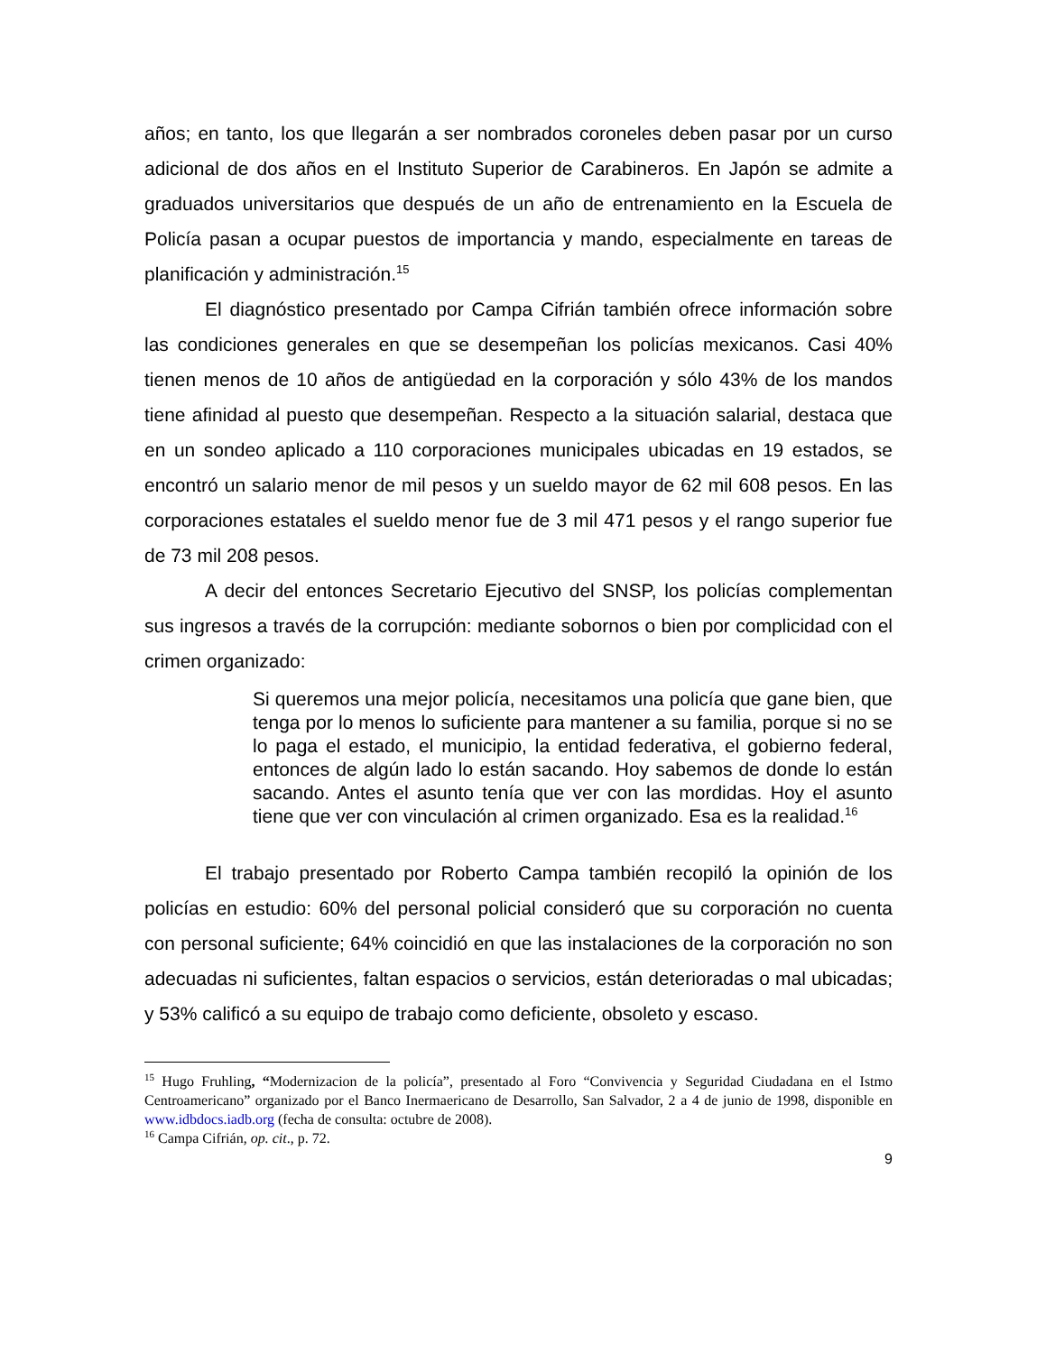años; en tanto, los que llegarán a ser nombrados coroneles deben pasar por un curso adicional de dos años en el Instituto Superior de Carabineros. En Japón se admite a graduados universitarios que después de un año de entrenamiento en la Escuela de Policía pasan a ocupar puestos de importancia y mando, especialmente en tareas de planificación y administración.<sup>15</sup>
El diagnóstico presentado por Campa Cifrián también ofrece información sobre las condiciones generales en que se desempeñan los policías mexicanos. Casi 40% tienen menos de 10 años de antigüedad en la corporación y sólo 43% de los mandos tiene afinidad al puesto que desempeñan. Respecto a la situación salarial, destaca que en un sondeo aplicado a 110 corporaciones municipales ubicadas en 19 estados, se encontró un salario menor de mil pesos y un sueldo mayor de 62 mil 608 pesos. En las corporaciones estatales el sueldo menor fue de 3 mil 471 pesos y el rango superior fue de 73 mil 208 pesos.
A decir del entonces Secretario Ejecutivo del SNSP, los policías complementan sus ingresos a través de la corrupción: mediante sobornos o bien por complicidad con el crimen organizado:
Si queremos una mejor policía, necesitamos una policía que gane bien, que tenga por lo menos lo suficiente para mantener a su familia, porque si no se lo paga el estado, el municipio, la entidad federativa, el gobierno federal, entonces de algún lado lo están sacando. Hoy sabemos de donde lo están sacando. Antes el asunto tenía que ver con las mordidas. Hoy el asunto tiene que ver con vinculación al crimen organizado. Esa es la realidad.<sup>16</sup>
El trabajo presentado por Roberto Campa también recopiló la opinión de los policías en estudio: 60% del personal policial consideró que su corporación no cuenta con personal suficiente; 64% coincidió en que las instalaciones de la corporación no son adecuadas ni suficientes, faltan espacios o servicios, están deterioradas o mal ubicadas; y 53% calificó a su equipo de trabajo como deficiente, obsoleto y escaso.
<sup>15</sup> Hugo Fruhling, “Modernizacion de la policía”, presentado al Foro “Convivencia y Seguridad Ciudadana en el Istmo Centroamericano” organizado por el Banco Inermaericano de Desarrollo, San Salvador, 2 a 4 de junio de 1998, disponible en www.idbdocs.iadb.org (fecha de consulta: octubre de 2008).
<sup>16</sup> Campa Cifrián, op. cit., p. 72.
9